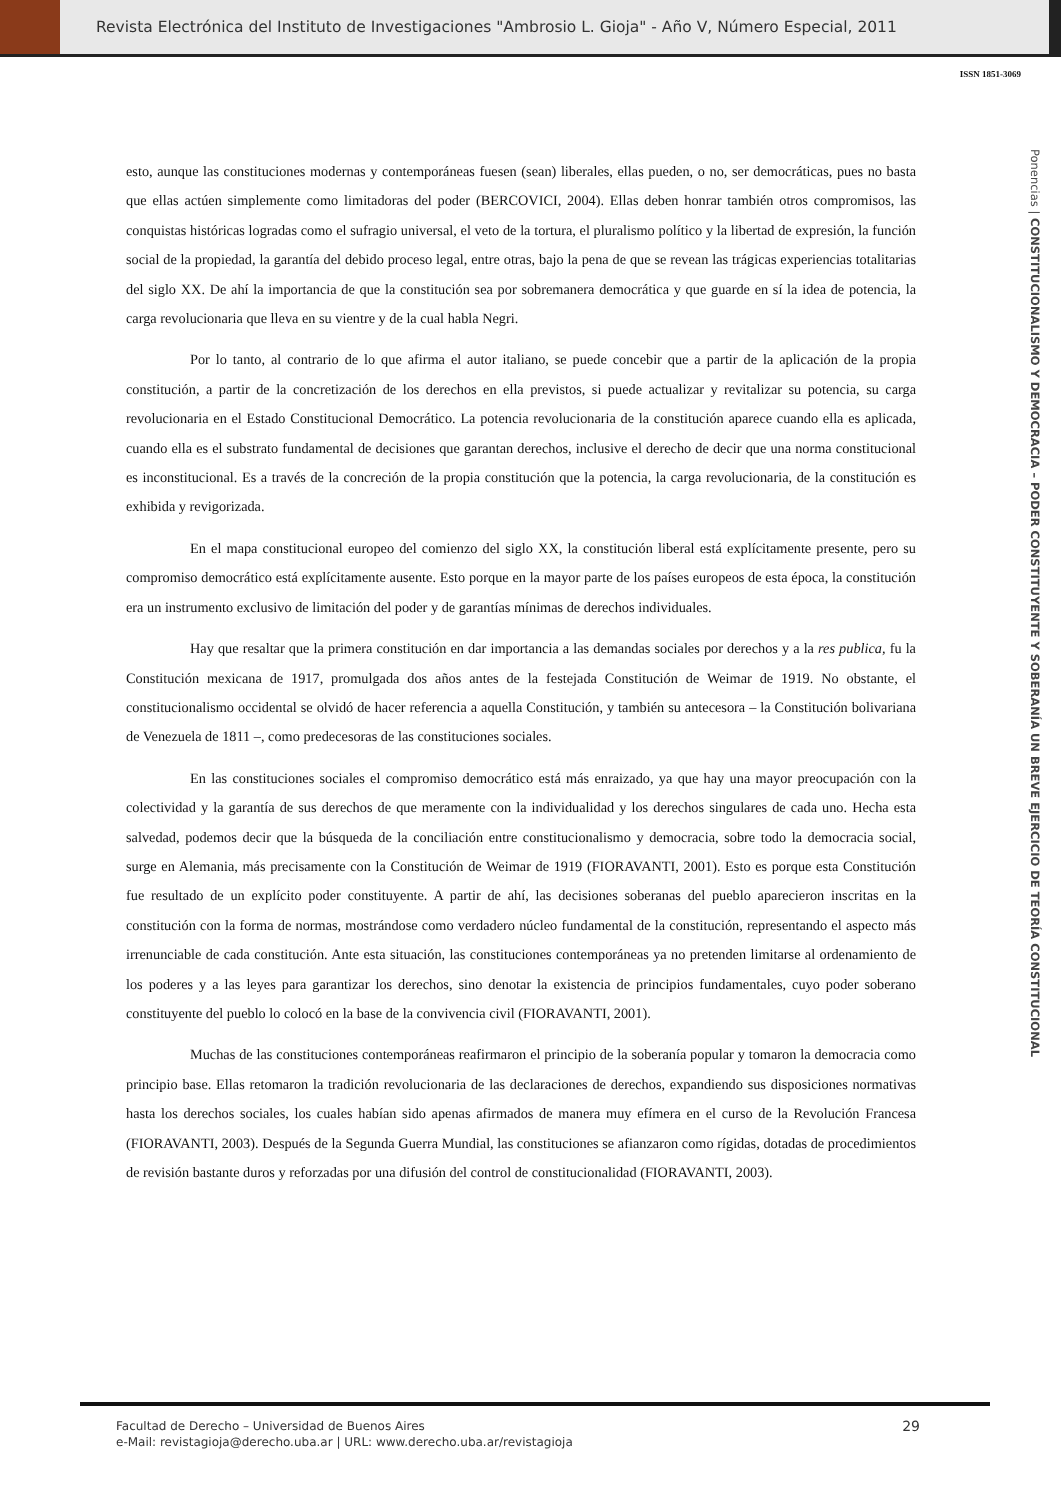Revista Electrónica del Instituto de Investigaciones "Ambrosio L. Gioja" - Año V, Número Especial, 2011
ISSN 1851-3069
esto, aunque las constituciones modernas y contemporáneas fuesen (sean) liberales, ellas pueden, o no, ser democráticas, pues no basta que ellas actúen simplemente como limitadoras del poder (BERCOVICI, 2004). Ellas deben honrar también otros compromisos, las conquistas históricas logradas como el sufragio universal, el veto de la tortura, el pluralismo político y la libertad de expresión, la función social de la propiedad, la garantía del debido proceso legal, entre otras, bajo la pena de que se revean las trágicas experiencias totalitarias del siglo XX. De ahí la importancia de que la constitución sea por sobremanera democrática y que guarde en sí la idea de potencia, la carga revolucionaria que lleva en su vientre y de la cual habla Negri.
Por lo tanto, al contrario de lo que afirma el autor italiano, se puede concebir que a partir de la aplicación de la propia constitución, a partir de la concretización de los derechos en ella previstos, si puede actualizar y revitalizar su potencia, su carga revolucionaria en el Estado Constitucional Democrático. La potencia revolucionaria de la constitución aparece cuando ella es aplicada, cuando ella es el substrato fundamental de decisiones que garantan derechos, inclusive el derecho de decir que una norma constitucional es inconstitucional. Es a través de la concreción de la propia constitución que la potencia, la carga revolucionaria, de la constitución es exhibida y revigorizada.
En el mapa constitucional europeo del comienzo del siglo XX, la constitución liberal está explícitamente presente, pero su compromiso democrático está explícitamente ausente. Esto porque en la mayor parte de los países europeos de esta época, la constitución era un instrumento exclusivo de limitación del poder y de garantías mínimas de derechos individuales.
Hay que resaltar que la primera constitución en dar importancia a las demandas sociales por derechos y a la res publica, fu la Constitución mexicana de 1917, promulgada dos años antes de la festejada Constitución de Weimar de 1919. No obstante, el constitucionalismo occidental se olvidó de hacer referencia a aquella Constitución, y también su antecesora – la Constitución bolivariana de Venezuela de 1811 –, como predecesoras de las constituciones sociales.
En las constituciones sociales el compromiso democrático está más enraizado, ya que hay una mayor preocupación con la colectividad y la garantía de sus derechos de que meramente con la individualidad y los derechos singulares de cada uno. Hecha esta salvedad, podemos decir que la búsqueda de la conciliación entre constitucionalismo y democracia, sobre todo la democracia social, surge en Alemania, más precisamente con la Constitución de Weimar de 1919 (FIORAVANTI, 2001). Esto es porque esta Constitución fue resultado de un explícito poder constituyente. A partir de ahí, las decisiones soberanas del pueblo aparecieron inscritas en la constitución con la forma de normas, mostrándose como verdadero núcleo fundamental de la constitución, representando el aspecto más irrenunciable de cada constitución. Ante esta situación, las constituciones contemporáneas ya no pretenden limitarse al ordenamiento de los poderes y a las leyes para garantizar los derechos, sino denotar la existencia de principios fundamentales, cuyo poder soberano constituyente del pueblo lo colocó en la base de la convivencia civil (FIORAVANTI, 2001).
Muchas de las constituciones contemporáneas reafirmaron el principio de la soberanía popular y tomaron la democracia como principio base. Ellas retomaron la tradición revolucionaria de las declaraciones de derechos, expandiendo sus disposiciones normativas hasta los derechos sociales, los cuales habían sido apenas afirmados de manera muy efímera en el curso de la Revolución Francesa (FIORAVANTI, 2003). Después de la Segunda Guerra Mundial, las constituciones se afianzaron como rígidas, dotadas de procedimientos de revisión bastante duros y reforzadas por una difusión del control de constitucionalidad (FIORAVANTI, 2003).
Ponencias | CONSTITUCIONALISMO Y DEMOCRACIA – PODER CONSTITUYENTE Y SOBERANÍA UN BREVE EJERCICIO DE TEORÍA CONSTITUCIONAL
Facultad de Derecho – Universidad de Buenos Aires
e-Mail: revistagioja@derecho.uba.ar | URL: www.derecho.uba.ar/revistagioja
29